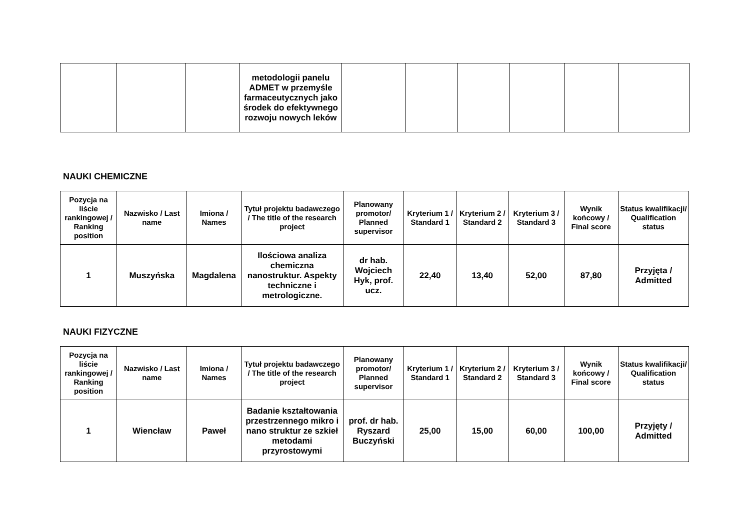| | | | metodologii panelu ADMET w przemyśle farmaceutycznych jako środek do efektywnego rozwoju nowych leków | | | | | | |
NAUKI CHEMICZNE
| Pozycja na liście rankingowej / Ranking position | Nazwisko / Last name | Imiona / Names | Tytuł projektu badawczego / The title of the research project | Planowany promotor/ Planned supervisor | Kryterium 1 / Standard 1 | Kryterium 2 / Standard 2 | Kryterium 3 / Standard 3 | Wynik końcowy / Final score | Status kwalifikacji/ Qualification status |
| --- | --- | --- | --- | --- | --- | --- | --- | --- | --- |
| 1 | Muszyńska | Magdalena | Ilościowa analiza chemiczna nanostruktur. Aspekty techniczne i metrologiczne. | dr hab. Wojciech Hyk, prof. ucz. | 22,40 | 13,40 | 52,00 | 87,80 | Przyjęta / Admitted |
NAUKI FIZYCZNE
| Pozycja na liście rankingowej / Ranking position | Nazwisko / Last name | Imiona / Names | Tytuł projektu badawczego / The title of the research project | Planowany promotor/ Planned supervisor | Kryterium 1 / Standard 1 | Kryterium 2 / Standard 2 | Kryterium 3 / Standard 3 | Wynik końcowy / Final score | Status kwalifikacji/ Qualification status |
| --- | --- | --- | --- | --- | --- | --- | --- | --- | --- |
| 1 | Wiencław | Paweł | Badanie kształtowania przestrzennego mikro i nano struktur ze szkieł metodami przyrostowymi | prof. dr hab. Ryszard Buczyński | 25,00 | 15,00 | 60,00 | 100,00 | Przyjęty / Admitted |